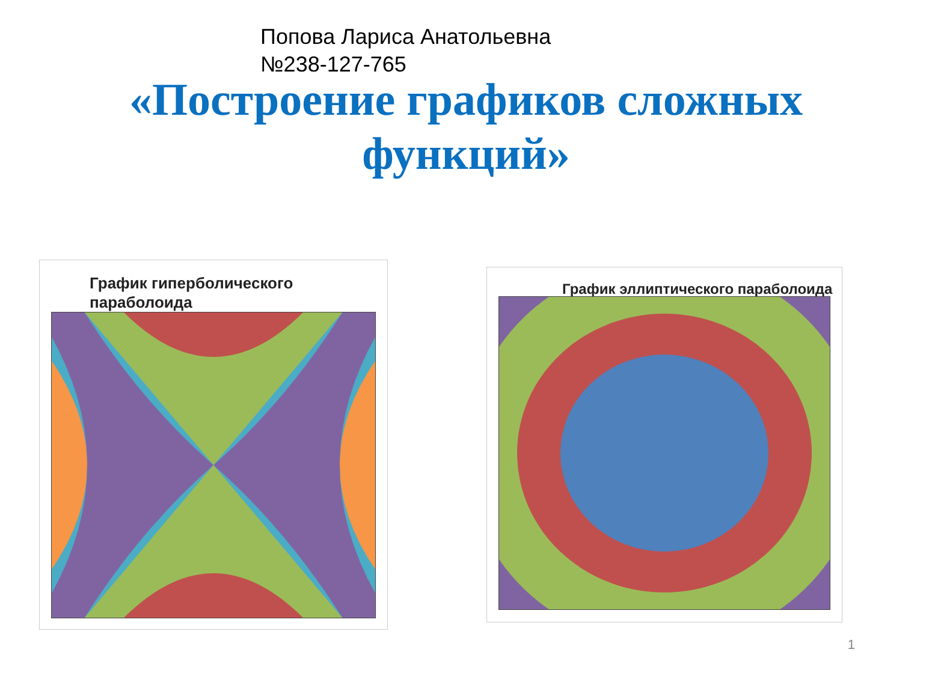Попова Лариса Анатольевна
№238-127-765
«Построение графиков сложных
функций»
График гиперболического
параболоида
График эллиптического параболоида
1